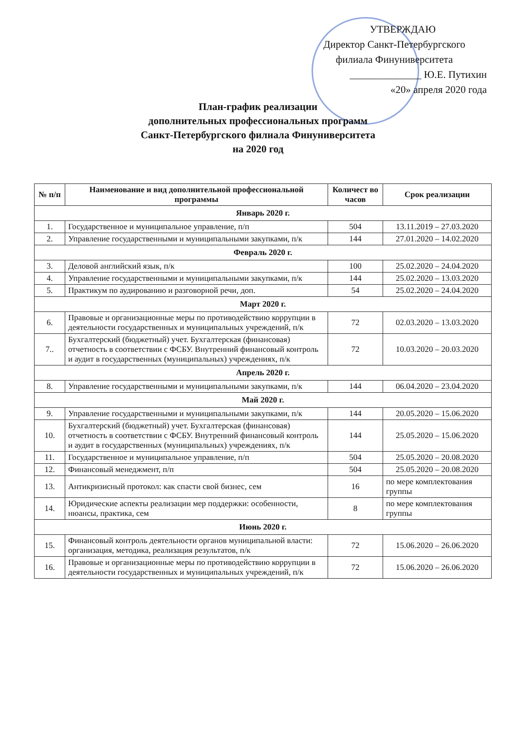УТВЕРЖДАЮ
Директор Санкт-Петербургского
филиала Финуниверситета
______________ Ю.Е. Путихин
«20» апреля 2020 года
План-график реализации
дополнительных профессиональных программ
Санкт-Петербургского филиала Финуниверситета
на 2020 год
| № п/п | Наименование и вид дополнительной профессиональной программы | Количест во часов | Срок реализации |
| --- | --- | --- | --- |
| Январь 2020 г. | | | |
| 1. | Государственное и муниципальное управление, п/п | 504 | 13.11.2019 – 27.03.2020 |
| 2. | Управление государственными и муниципальными закупками, п/к | 144 | 27.01.2020 – 14.02.2020 |
| Февраль 2020 г. | | | |
| 3. | Деловой английский язык, п/к | 100 | 25.02.2020 – 24.04.2020 |
| 4. | Управление государственными и муниципальными закупками, п/к | 144 | 25.02.2020 – 13.03.2020 |
| 5. | Практикум по аудированию и разговорной речи, доп. | 54 | 25.02.2020 – 24.04.2020 |
| Март 2020 г. | | | |
| 6. | Правовые и организационные меры по противодействию коррупции в деятельности государственных и муниципальных учреждений, п/к | 72 | 02.03.2020 – 13.03.2020 |
| 7.. | Бухгалтерский (бюджетный) учет. Бухгалтерская (финансовая) отчетность в соответствии с ФСБУ. Внутренний финансовый контроль и аудит в государственных (муниципальных) учреждениях, п/к | 72 | 10.03.2020 – 20.03.2020 |
| Апрель 2020 г. | | | |
| 8. | Управление государственными и муниципальными закупками, п/к | 144 | 06.04.2020 – 23.04.2020 |
| Май 2020 г. | | | |
| 9. | Управление государственными и муниципальными закупками, п/к | 144 | 20.05.2020 – 15.06.2020 |
| 10. | Бухгалтерский (бюджетный) учет. Бухгалтерская (финансовая) отчетность в соответствии с ФСБУ. Внутренний финансовый контроль и аудит в государственных (муниципальных) учреждениях, п/к | 144 | 25.05.2020 – 15.06.2020 |
| 11. | Государственное и муниципальное управление, п/п | 504 | 25.05.2020 – 20.08.2020 |
| 12. | Финансовый менеджмент, п/п | 504 | 25.05.2020 – 20.08.2020 |
| 13. | Антикризисный протокол: как спасти свой бизнес, сем | 16 | по мере комплектования группы |
| 14. | Юридические аспекты реализации мер поддержки: особенности, нюансы, практика, сем | 8 | по мере комплектования группы |
| Июнь 2020 г. | | | |
| 15. | Финансовый контроль деятельности органов муниципальной власти: организация, методика, реализация результатов, п/к | 72 | 15.06.2020 – 26.06.2020 |
| 16. | Правовые и организационные меры по противодействию коррупции в деятельности государственных и муниципальных учреждений, п/к | 72 | 15.06.2020 – 26.06.2020 |